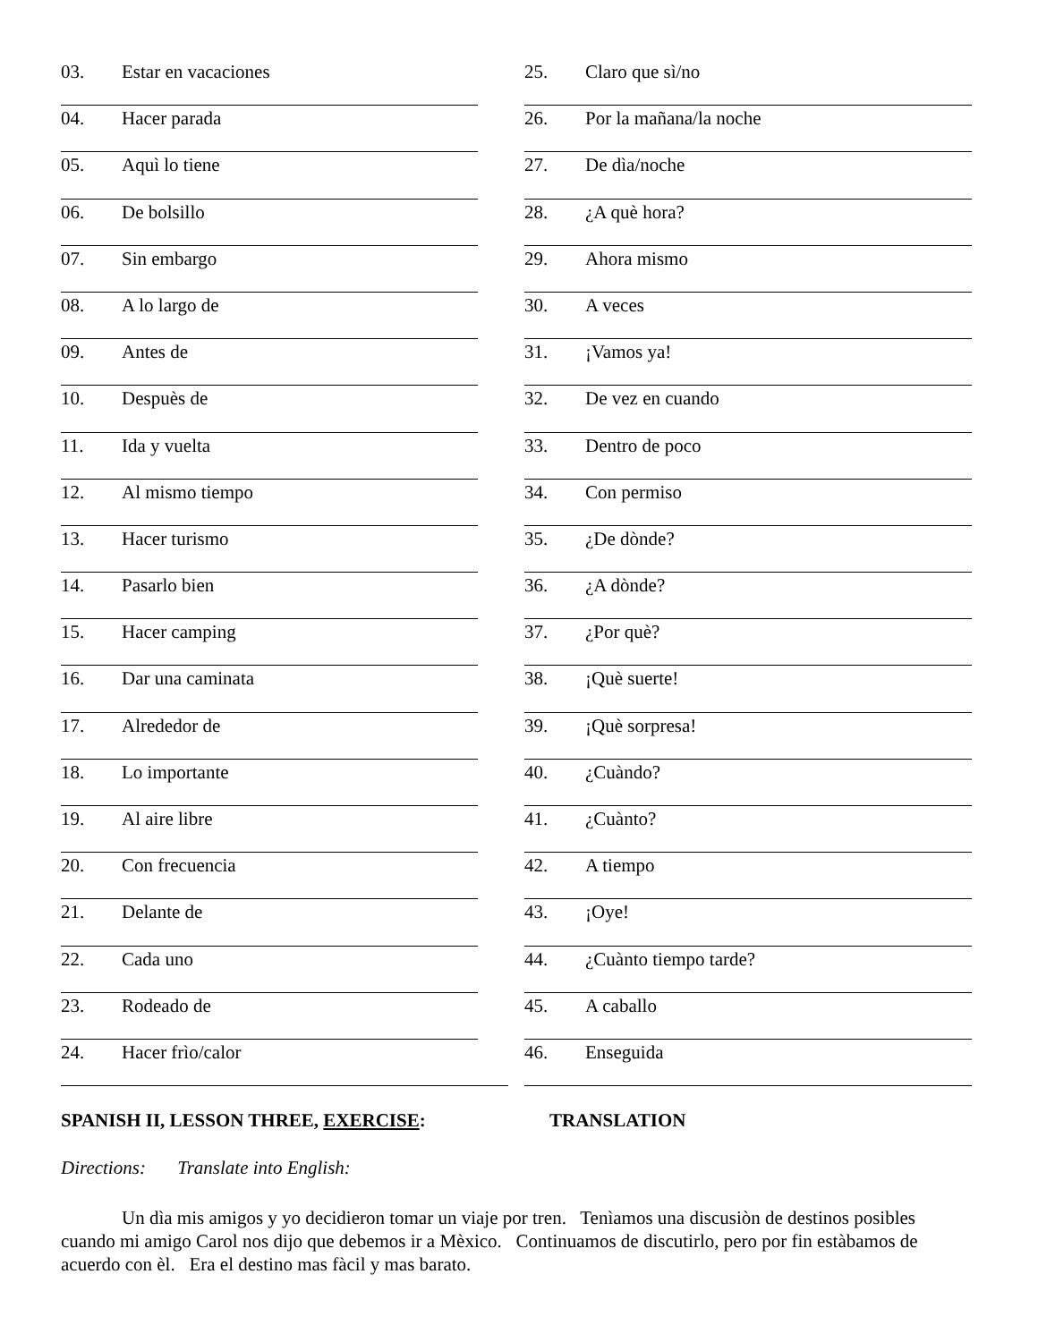03. Estar en vacaciones
04. Hacer parada
05. Aquì lo tiene
06. De bolsillo
07. Sin embargo
08. A lo largo de
09. Antes de
10. Despuès de
11. Ida y vuelta
12. Al mismo tiempo
13. Hacer turismo
14. Pasarlo bien
15. Hacer camping
16. Dar una caminata
17. Alrededor de
18. Lo importante
19. Al aire libre
20. Con frecuencia
21. Delante de
22. Cada uno
23. Rodeado de
24. Hacer frìo/calor
25. Claro que sì/no
26. Por la mañana/la noche
27. De dìa/noche
28. ¿A què hora?
29. Ahora mismo
30. A veces
31. ¡Vamos ya!
32. De vez en cuando
33. Dentro de poco
34. Con permiso
35. ¿De dònde?
36. ¿A dònde?
37. ¿Por què?
38. ¡Què suerte!
39. ¡Què sorpresa!
40. ¿Cuàndo?
41. ¿Cuànto?
42. A tiempo
43. ¡Oye!
44. ¿Cuànto tiempo tarde?
45. A caballo
46. Enseguida
SPANISH II, LESSON THREE, EXERCISE: TRANSLATION
Directions: Translate into English:
Un dìa mis amigos y yo decidieron tomar un viaje por tren. Tenìamos una discusiòn de destinos posibles cuando mi amigo Carol nos dijo que debemos ir a Mèxico. Continuamos de discutirlo, pero por fin estàbamos de acuerdo con èl. Era el destino mas fàcil y mas barato.